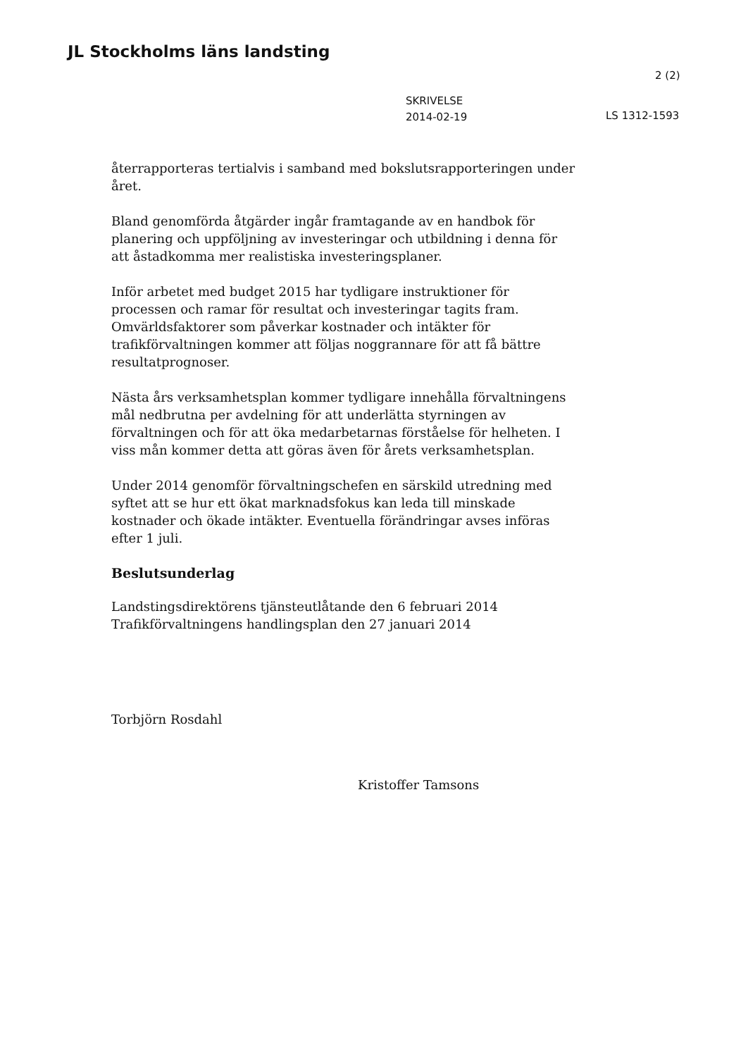JL Stockholms läns landsting
2 (2)
SKRIVELSE
2014-02-19
LS 1312-1593
återrapporteras tertialvis i samband med bokslutsrapporteringen under året.
Bland genomförda åtgärder ingår framtagande av en handbok för planering och uppföljning av investeringar och utbildning i denna för att åstadkomma mer realistiska investeringsplaner.
Inför arbetet med budget 2015 har tydligare instruktioner för processen och ramar för resultat och investeringar tagits fram. Omvärldsfaktorer som påverkar kostnader och intäkter för trafikförvaltningen kommer att följas noggrannare för att få bättre resultatprognoser.
Nästa års verksamhetsplan kommer tydligare innehålla förvaltningens mål nedbrutna per avdelning för att underlätta styrningen av förvaltningen och för att öka medarbetarnas förståelse för helheten. I viss mån kommer detta att göras även för årets verksamhetsplan.
Under 2014 genomför förvaltningschefen en särskild utredning med syftet att se hur ett ökat marknadsfokus kan leda till minskade kostnader och ökade intäkter. Eventuella förändringar avses införas efter 1 juli.
Beslutsunderlag
Landstingsdirektörens tjänsteutlåtande den 6 februari 2014
Trafikförvaltningens handlingsplan den 27 januari 2014
Torbjörn Rosdahl
Kristoffer Tamsons